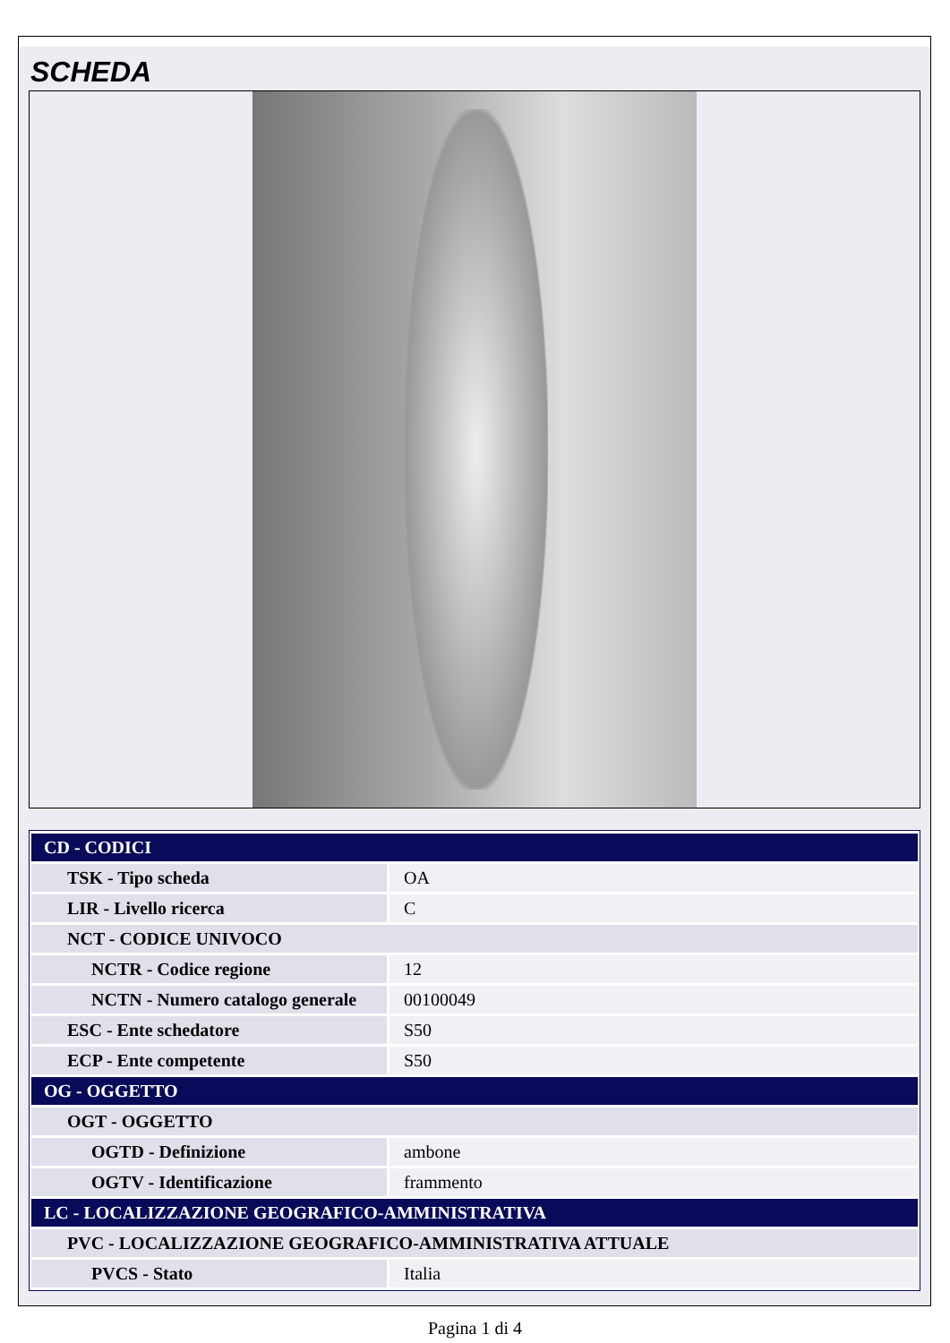SCHEDA
| CD - CODICI | |
| --- | --- |
| TSK - Tipo scheda | OA |
| LIR - Livello ricerca | C |
| NCT - CODICE UNIVOCO | |
| NCTR - Codice regione | 12 |
| NCTN - Numero catalogo generale | 00100049 |
| ESC - Ente schedatore | S50 |
| ECP - Ente competente | S50 |
| OG - OGGETTO | |
| OGT - OGGETTO | |
| OGTD - Definizione | ambone |
| OGTV - Identificazione | frammento |
| LC - LOCALIZZAZIONE GEOGRAFICO-AMMINISTRATIVA | |
| PVC - LOCALIZZAZIONE GEOGRAFICO-AMMINISTRATIVA ATTUALE | |
| PVCS - Stato | Italia |
Pagina 1 di 4